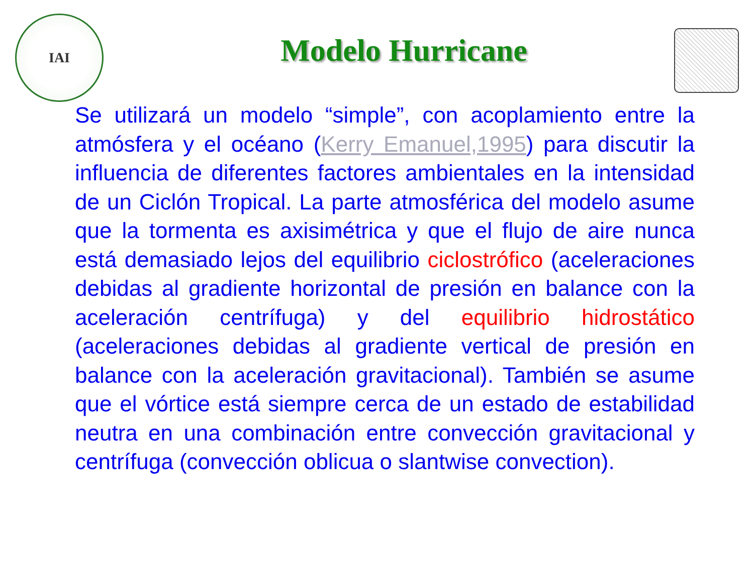IAI
Modelo Hurricane
Se utilizará un modelo “simple”, con acoplamiento entre la atmósfera y el océano (Kerry Emanuel,1995) para discutir la influencia de diferentes factores ambientales en la intensidad de un Ciclón Tropical. La parte atmosférica del modelo asume que la tormenta es axisimétrica y que el flujo de aire nunca está demasiado lejos del equilibrio ciclostrófico (aceleraciones debidas al gradiente horizontal de presión en balance con la aceleración centrífuga) y del equilibrio hidrostático (aceleraciones debidas al gradiente vertical de presión en balance con la aceleración gravitacional). También se asume que el vórtice está siempre cerca de un estado de estabilidad neutra en una combinación entre convección gravitacional y centrífuga (convección oblicua o slantwise convection).